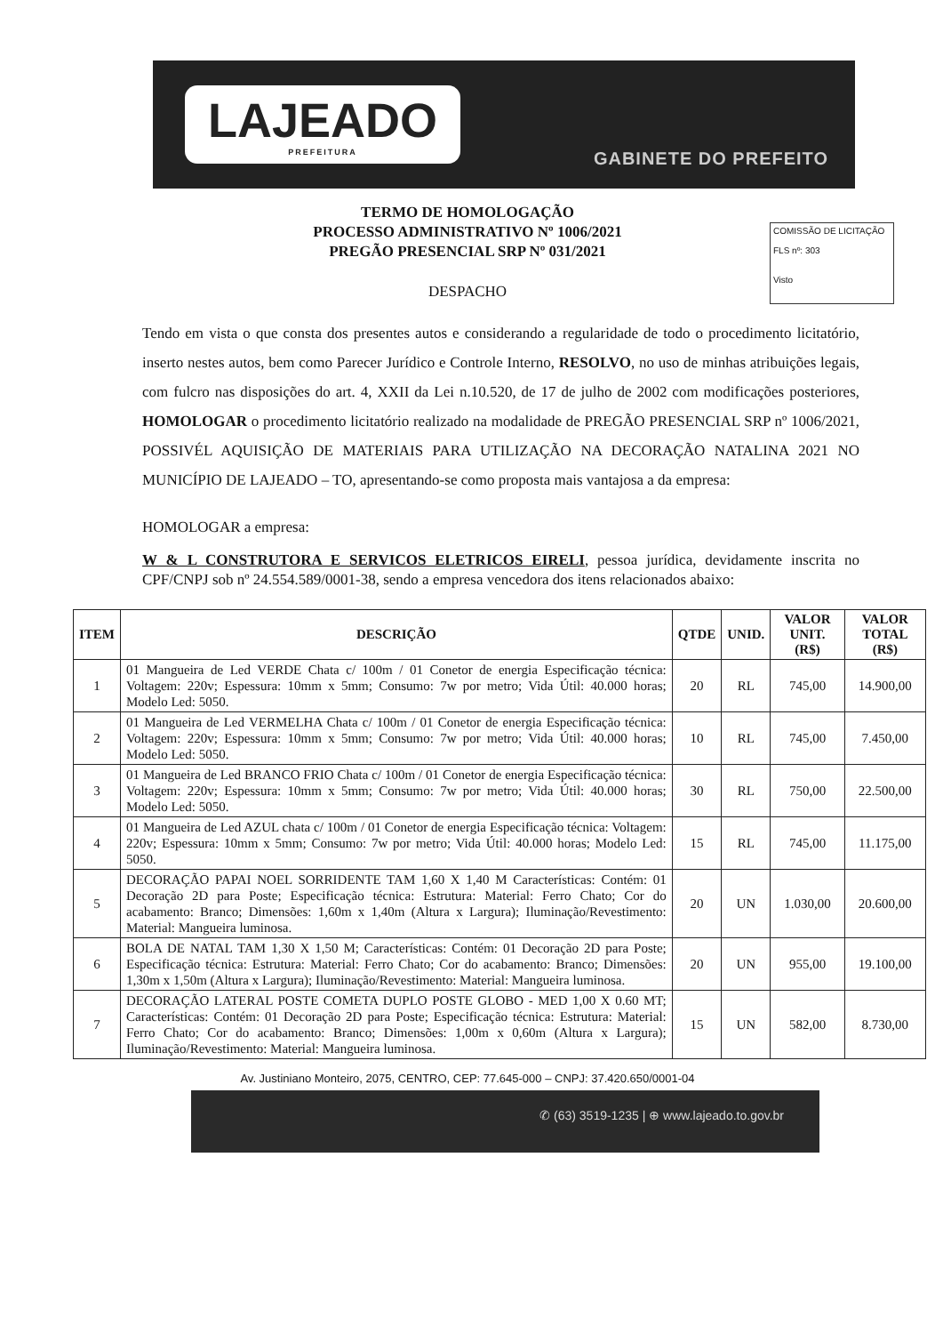LAJEADO
PREFEITURA
GABINETE DO PREFEITO
COMISSÃO DE LICITAÇÃO
FLS nº: 303
Visto
TERMO DE HOMOLOGAÇÃO
PROCESSO ADMINISTRATIVO Nº 1006/2021
PREGÃO PRESENCIAL SRP Nº 031/2021
DESPACHO
Tendo em vista o que consta dos presentes autos e considerando a regularidade de todo o procedimento licitatório, inserto nestes autos, bem como Parecer Jurídico e Controle Interno, RESOLVO, no uso de minhas atribuições legais, com fulcro nas disposições do art. 4, XXII da Lei n.10.520, de 17 de julho de 2002 com modificações posteriores, HOMOLOGAR o procedimento licitatório realizado na modalidade de PREGÃO PRESENCIAL SRP nº 1006/2021, POSSIVÉL AQUISIÇÃO DE MATERIAIS PARA UTILIZAÇÃO NA DECORAÇÃO NATALINA 2021 NO MUNICÍPIO DE LAJEADO – TO, apresentando-se como proposta mais vantajosa a da empresa:
HOMOLOGAR a empresa:
W & L CONSTRUTORA E SERVICOS ELETRICOS EIRELI, pessoa jurídica, devidamente inscrita no CPF/CNPJ sob nº 24.554.589/0001-38, sendo a empresa vencedora dos itens relacionados abaixo:
| ITEM | DESCRIÇÃO | QTDE | UNID. | VALOR UNIT. (R$) | VALOR TOTAL (R$) |
| --- | --- | --- | --- | --- | --- |
| 1 | 01 Mangueira de Led VERDE Chata c/ 100m / 01 Conetor de energia Especificação técnica: Voltagem: 220v; Espessura: 10mm x 5mm; Consumo: 7w por metro; Vida Útil: 40.000 horas; Modelo Led: 5050. | 20 | RL | 745,00 | 14.900,00 |
| 2 | 01 Mangueira de Led VERMELHA Chata c/ 100m / 01 Conetor de energia Especificação técnica: Voltagem: 220v; Espessura: 10mm x 5mm; Consumo: 7w por metro; Vida Útil: 40.000 horas; Modelo Led: 5050. | 10 | RL | 745,00 | 7.450,00 |
| 3 | 01 Mangueira de Led BRANCO FRIO Chata c/ 100m / 01 Conetor de energia Especificação técnica: Voltagem: 220v; Espessura: 10mm x 5mm; Consumo: 7w por metro; Vida Útil: 40.000 horas; Modelo Led: 5050. | 30 | RL | 750,00 | 22.500,00 |
| 4 | 01 Mangueira de Led AZUL chata c/ 100m / 01 Conetor de energia Especificação técnica: Voltagem: 220v; Espessura: 10mm x 5mm; Consumo: 7w por metro; Vida Útil: 40.000 horas; Modelo Led: 5050. | 15 | RL | 745,00 | 11.175,00 |
| 5 | DECORAÇÃO PAPAI NOEL SORRIDENTE TAM 1,60 X 1,40 M Características: Contém: 01 Decoração 2D para Poste; Especificação técnica: Estrutura: Material: Ferro Chato; Cor do acabamento: Branco; Dimensões: 1,60m x 1,40m (Altura x Largura); Iluminação/Revestimento: Material: Mangueira luminosa. | 20 | UN | 1.030,00 | 20.600,00 |
| 6 | BOLA DE NATAL TAM 1,30 X 1,50 M; Características: Contém: 01 Decoração 2D para Poste; Especificação técnica: Estrutura: Material: Ferro Chato; Cor do acabamento: Branco; Dimensões: 1,30m x 1,50m (Altura x Largura); Iluminação/Revestimento: Material: Mangueira luminosa. | 20 | UN | 955,00 | 19.100,00 |
| 7 | DECORAÇÃO LATERAL POSTE COMETA DUPLO POSTE GLOBO - MED 1,00 X 0.60 MT; Características: Contém: 01 Decoração 2D para Poste; Especificação técnica: Estrutura: Material: Ferro Chato; Cor do acabamento: Branco; Dimensões: 1,00m x 0,60m (Altura x Largura); Iluminação/Revestimento: Material: Mangueira luminosa. | 15 | UN | 582,00 | 8.730,00 |
Av. Justiniano Monteiro, 2075, CENTRO, CEP: 77.645-000 – CNPJ: 37.420.650/0001-04
✆ (63) 3519-1235 | ⊕ www.lajeado.to.gov.br